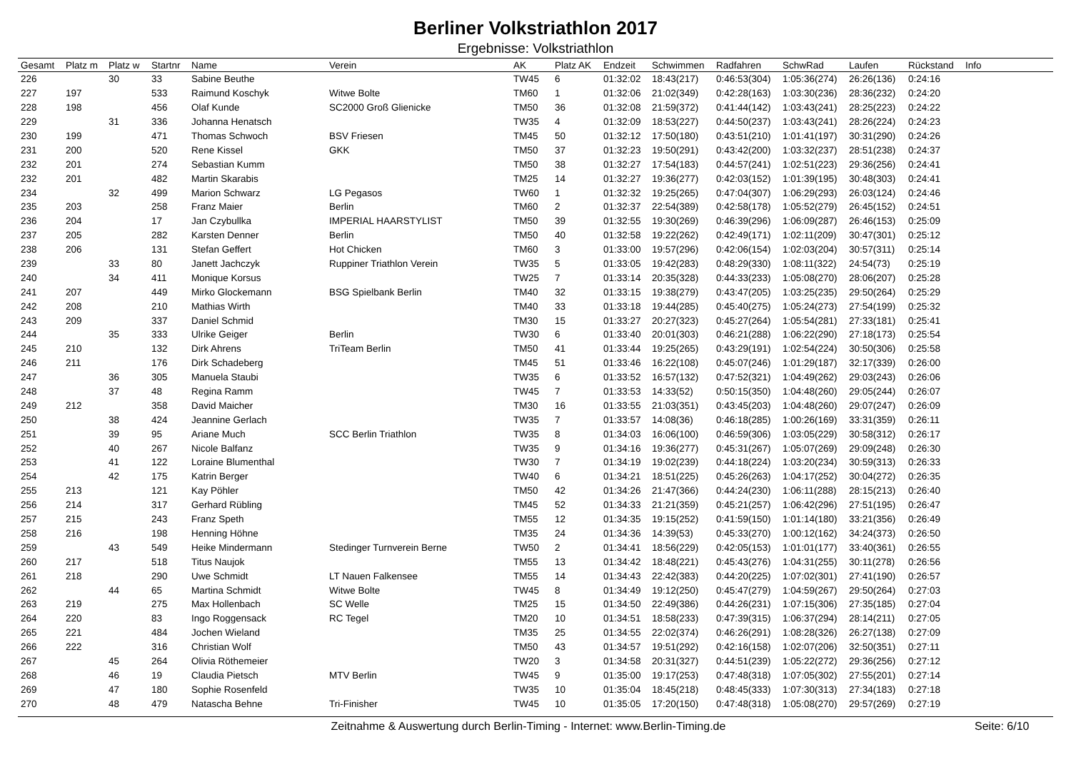Berliner Volkstriathlon 2017
Ergebnisse: Volkstriathlon
| Gesamt | Platz m | Platz w | Startnr | Name | Verein | AK | Platz AK | Endzeit | Schwimmen | Radfahren | SchwRad | Laufen | Rückstand | Info |
| --- | --- | --- | --- | --- | --- | --- | --- | --- | --- | --- | --- | --- | --- | --- |
| 226 | | 30 | 33 | Sabine Beuthe | | TW45 | 6 | 01:32:02 | 18:43(217) | 0:46:53(304) | 1:05:36(274) | 26:26(136) | 0:24:16 | |
| 227 | 197 | | 533 | Raimund Koschyk | Witwe Bolte | TM60 | 1 | 01:32:06 | 21:02(349) | 0:42:28(163) | 1:03:30(236) | 28:36(232) | 0:24:20 | |
| 228 | 198 | | 456 | Olaf Kunde | SC2000 Groß Glienicke | TM50 | 36 | 01:32:08 | 21:59(372) | 0:41:44(142) | 1:03:43(241) | 28:25(223) | 0:24:22 | |
| 229 | | 31 | 336 | Johanna Henatsch | | TW35 | 4 | 01:32:09 | 18:53(227) | 0:44:50(237) | 1:03:43(241) | 28:26(224) | 0:24:23 | |
| 230 | 199 | | 471 | Thomas Schwoch | BSV Friesen | TM45 | 50 | 01:32:12 | 17:50(180) | 0:43:51(210) | 1:01:41(197) | 30:31(290) | 0:24:26 | |
| 231 | 200 | | 520 | Rene Kissel | GKK | TM50 | 37 | 01:32:23 | 19:50(291) | 0:43:42(200) | 1:03:32(237) | 28:51(238) | 0:24:37 | |
| 232 | 201 | | 274 | Sebastian Kumm | | TM50 | 38 | 01:32:27 | 17:54(183) | 0:44:57(241) | 1:02:51(223) | 29:36(256) | 0:24:41 | |
| 232 | 201 | | 482 | Martin Skarabis | | TM25 | 14 | 01:32:27 | 19:36(277) | 0:42:03(152) | 1:01:39(195) | 30:48(303) | 0:24:41 | |
| 234 | | 32 | 499 | Marion Schwarz | LG Pegasos | TW60 | 1 | 01:32:32 | 19:25(265) | 0:47:04(307) | 1:06:29(293) | 26:03(124) | 0:24:46 | |
| 235 | 203 | | 258 | Franz Maier | Berlin | TM60 | 2 | 01:32:37 | 22:54(389) | 0:42:58(178) | 1:05:52(279) | 26:45(152) | 0:24:51 | |
| 236 | 204 | | 17 | Jan Czybullka | IMPERIAL HAARSTYLIST | TM50 | 39 | 01:32:55 | 19:30(269) | 0:46:39(296) | 1:06:09(287) | 26:46(153) | 0:25:09 | |
| 237 | 205 | | 282 | Karsten Denner | Berlin | TM50 | 40 | 01:32:58 | 19:22(262) | 0:42:49(171) | 1:02:11(209) | 30:47(301) | 0:25:12 | |
| 238 | 206 | | 131 | Stefan Geffert | Hot Chicken | TM60 | 3 | 01:33:00 | 19:57(296) | 0:42:06(154) | 1:02:03(204) | 30:57(311) | 0:25:14 | |
| 239 | | 33 | 80 | Janett Jachczyk | Ruppiner Triathlon Verein | TW35 | 5 | 01:33:05 | 19:42(283) | 0:48:29(330) | 1:08:11(322) | 24:54(73) | 0:25:19 | |
| 240 | | 34 | 411 | Monique Korsus | | TW25 | 7 | 01:33:14 | 20:35(328) | 0:44:33(233) | 1:05:08(270) | 28:06(207) | 0:25:28 | |
| 241 | 207 | | 449 | Mirko Glockemann | BSG Spielbank Berlin | TM40 | 32 | 01:33:15 | 19:38(279) | 0:43:47(205) | 1:03:25(235) | 29:50(264) | 0:25:29 | |
| 242 | 208 | | 210 | Mathias Wirth | | TM40 | 33 | 01:33:18 | 19:44(285) | 0:45:40(275) | 1:05:24(273) | 27:54(199) | 0:25:32 | |
| 243 | 209 | | 337 | Daniel Schmid | | TM30 | 15 | 01:33:27 | 20:27(323) | 0:45:27(264) | 1:05:54(281) | 27:33(181) | 0:25:41 | |
| 244 | | 35 | 333 | Ulrike Geiger | Berlin | TW30 | 6 | 01:33:40 | 20:01(303) | 0:46:21(288) | 1:06:22(290) | 27:18(173) | 0:25:54 | |
| 245 | 210 | | 132 | Dirk Ahrens | TriTeam Berlin | TM50 | 41 | 01:33:44 | 19:25(265) | 0:43:29(191) | 1:02:54(224) | 30:50(306) | 0:25:58 | |
| 246 | 211 | | 176 | Dirk Schadeberg | | TM45 | 51 | 01:33:46 | 16:22(108) | 0:45:07(246) | 1:01:29(187) | 32:17(339) | 0:26:00 | |
| 247 | | 36 | 305 | Manuela Staubi | | TW35 | 6 | 01:33:52 | 16:57(132) | 0:47:52(321) | 1:04:49(262) | 29:03(243) | 0:26:06 | |
| 248 | | 37 | 48 | Regina Ramm | | TW45 | 7 | 01:33:53 | 14:33(52) | 0:50:15(350) | 1:04:48(260) | 29:05(244) | 0:26:07 | |
| 249 | 212 | | 358 | David Maicher | | TM30 | 16 | 01:33:55 | 21:03(351) | 0:43:45(203) | 1:04:48(260) | 29:07(247) | 0:26:09 | |
| 250 | | 38 | 424 | Jeannine Gerlach | | TW35 | 7 | 01:33:57 | 14:08(36) | 0:46:18(285) | 1:00:26(169) | 33:31(359) | 0:26:11 | |
| 251 | | 39 | 95 | Ariane Much | SCC Berlin Triathlon | TW35 | 8 | 01:34:03 | 16:06(100) | 0:46:59(306) | 1:03:05(229) | 30:58(312) | 0:26:17 | |
| 252 | | 40 | 267 | Nicole Balfanz | | TW35 | 9 | 01:34:16 | 19:36(277) | 0:45:31(267) | 1:05:07(269) | 29:09(248) | 0:26:30 | |
| 253 | | 41 | 122 | Loraine Blumenthal | | TW30 | 7 | 01:34:19 | 19:02(239) | 0:44:18(224) | 1:03:20(234) | 30:59(313) | 0:26:33 | |
| 254 | | 42 | 175 | Katrin Berger | | TW40 | 6 | 01:34:21 | 18:51(225) | 0:45:26(263) | 1:04:17(252) | 30:04(272) | 0:26:35 | |
| 255 | 213 | | 121 | Kay Pöhler | | TM50 | 42 | 01:34:26 | 21:47(366) | 0:44:24(230) | 1:06:11(288) | 28:15(213) | 0:26:40 | |
| 256 | 214 | | 317 | Gerhard Rübling | | TM45 | 52 | 01:34:33 | 21:21(359) | 0:45:21(257) | 1:06:42(296) | 27:51(195) | 0:26:47 | |
| 257 | 215 | | 243 | Franz Speth | | TM55 | 12 | 01:34:35 | 19:15(252) | 0:41:59(150) | 1:01:14(180) | 33:21(356) | 0:26:49 | |
| 258 | 216 | | 198 | Henning Höhne | | TM35 | 24 | 01:34:36 | 14:39(53) | 0:45:33(270) | 1:00:12(162) | 34:24(373) | 0:26:50 | |
| 259 | | 43 | 549 | Heike Mindermann | Stedinger Turnverein Berne | TW50 | 2 | 01:34:41 | 18:56(229) | 0:42:05(153) | 1:01:01(177) | 33:40(361) | 0:26:55 | |
| 260 | 217 | | 518 | Titus Naujok | | TM55 | 13 | 01:34:42 | 18:48(221) | 0:45:43(276) | 1:04:31(255) | 30:11(278) | 0:26:56 | |
| 261 | 218 | | 290 | Uwe Schmidt | LT Nauen Falkensee | TM55 | 14 | 01:34:43 | 22:42(383) | 0:44:20(225) | 1:07:02(301) | 27:41(190) | 0:26:57 | |
| 262 | | 44 | 65 | Martina Schmidt | Witwe Bolte | TW45 | 8 | 01:34:49 | 19:12(250) | 0:45:47(279) | 1:04:59(267) | 29:50(264) | 0:27:03 | |
| 263 | 219 | | 275 | Max Hollenbach | SC Welle | TM25 | 15 | 01:34:50 | 22:49(386) | 0:44:26(231) | 1:07:15(306) | 27:35(185) | 0:27:04 | |
| 264 | 220 | | 83 | Ingo Roggensack | RC Tegel | TM20 | 10 | 01:34:51 | 18:58(233) | 0:47:39(315) | 1:06:37(294) | 28:14(211) | 0:27:05 | |
| 265 | 221 | | 484 | Jochen Wieland | | TM35 | 25 | 01:34:55 | 22:02(374) | 0:46:26(291) | 1:08:28(326) | 26:27(138) | 0:27:09 | |
| 266 | 222 | | 316 | Christian Wolf | | TM50 | 43 | 01:34:57 | 19:51(292) | 0:42:16(158) | 1:02:07(206) | 32:50(351) | 0:27:11 | |
| 267 | | 45 | 264 | Olivia Röthemeier | | TW20 | 3 | 01:34:58 | 20:31(327) | 0:44:51(239) | 1:05:22(272) | 29:36(256) | 0:27:12 | |
| 268 | | 46 | 19 | Claudia Pietsch | MTV Berlin | TW45 | 9 | 01:35:00 | 19:17(253) | 0:47:48(318) | 1:07:05(302) | 27:55(201) | 0:27:14 | |
| 269 | | 47 | 180 | Sophie Rosenfeld | | TW35 | 10 | 01:35:04 | 18:45(218) | 0:48:45(333) | 1:07:30(313) | 27:34(183) | 0:27:18 | |
| 270 | | 48 | 479 | Natascha Behne | Tri-Finisher | TW45 | 10 | 01:35:05 | 17:20(150) | 0:47:48(318) | 1:05:08(270) | 29:57(269) | 0:27:19 | |
Zeitnahme & Auswertung durch Berlin-Timing - Internet: www.Berlin-Timing.de
Seite: 6/10